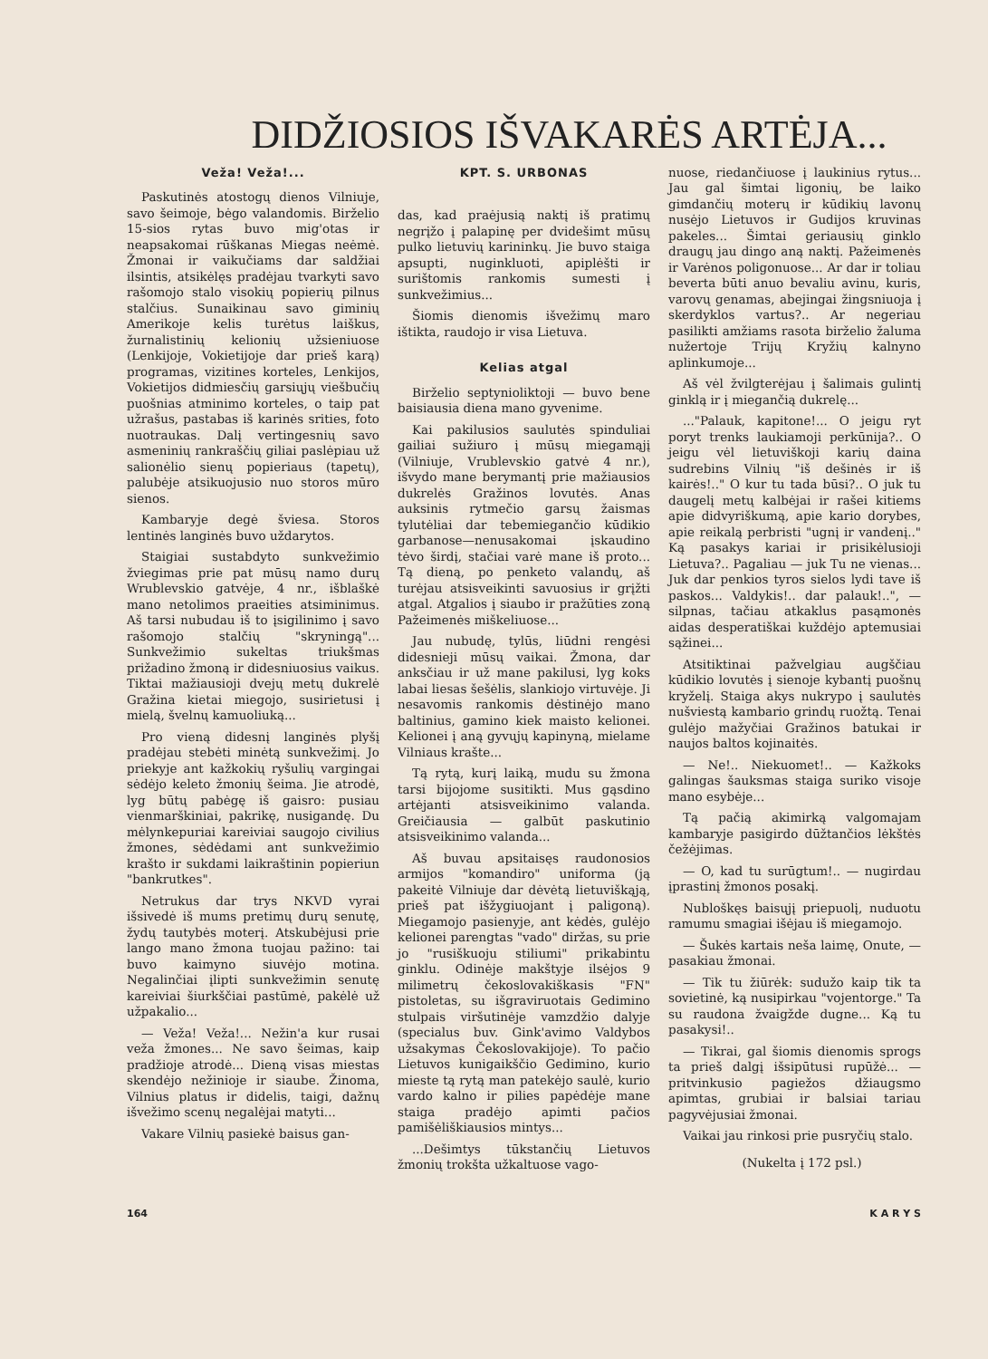DIDŽIOSIOS IŠVAKARĖS ARTĖJA...
Veža! Veža!...
Paskutinės atostogų dienos Vilniuje, savo šeimoje, bėgo valandomis. Birželio 15-sios rytas buvo mig'otas ir neapsakomai rūškanas Miegas neėmė. Žmonai ir vaikučiams dar saldžiai ilsintis, atsikėlęs pradėjau tvarkyti savo rašomojo stalo visokių popierių pilnus stalčius. Sunaikinau savo giminių Amerikoje kelis turėtus laiškus, žurnalistinių kelionių užsieniuose (Lenkijoje, Vokietijoje dar prieš karą) programas, vizitines korteles, Lenkijos, Vokietijos didmiesčių garsiųjų viešbučių puošnias atminimo korteles, o taip pat užrašus, pastabas iš karinės srities, foto nuotraukas. Dalį vertingesnių savo asmeninių rankraščių giliai paslėpiau už salionėlio sienų popieriaus (tapetų), palubėje atsikuojusio nuo storos mūro sienos.
Kambaryje degė šviesa. Storos lentinės langinės buvo uždarytos.
Staigiai sustabdyto sunkvežimio žviegimas prie pat mūsų namo durų Wrublevskio gatvėje, 4 nr., išblaškė mano netolimos praeities atsiminimus. Aš tarsi nubudau iš to įsigilinimo į savo rašomojo stalčių "skryningą"... Sunkvežimio sukeltas triukšmas prižadino žmoną ir didesniuosius vaikus. Tiktai mažiausioji dvejų metų dukrelė Gražina kietai miegojo, susirietusi į mielą, švelnų kamuoliuką...
Pro vieną didesnį langinės plyšį pradėjau stebėti minėtą sunkvežimį. Jo priekyje ant kažkokių ryšulių vargingai sėdėjo keleto žmonių šeima. Jie atrodė, lyg būtų pabėgę iš gaisro: pusiau vienmarškiniai, pakrikę, nusigandę. Du mėlynkepuriai kareiviai saugojo civilius žmones, sėdėdami ant sunkvežimio krašto ir sukdami laikraštinin popieriun "bankrutkes".
Netrukus dar trys NKVD vyrai išsivedė iš mums pretimų durų senutę, žydų tautybės moterį. Atskubėjusi prie lango mano žmona tuojau pažino: tai buvo kaimyno siuvėjo motina. Negalinčiai įlipti sunkvežimin senutę kareiviai šiurkščiai pastūmė, pakėlė už užpakalio...
— Veža! Veža!... Nežin'a kur rusai veža žmones... Ne savo šeimas, kaip pradžioje atrodė... Dieną visas miestas skendėjo nežinioje ir siaube. Žinoma, Vilnius platus ir didelis, taigi, dažnų išvežimo scenų negalėjai matyti...
Vakare Vilnių pasiekė baisus gan-
KPT. S. URBONAS
das, kad praėjusią naktį iš pratimų negrįžo į palapinę per dvidešimt mūsų pulko lietuvių karininkų. Jie buvo staiga apsupti, nuginkluoti, apiplėšti ir surištomis rankomis sumesti į sunkvežimius...
Šiomis dienomis išvežimų maro ištikta, raudojo ir visa Lietuva.
Kelias atgal
Birželio septynioliktoji — buvo bene baisiausia diena mano gyvenime.
Kai pakilusios saulutės spinduliai gailiai sužiuro į mūsų miegamąjį (Vilniuje, Vrublevskio gatvė 4 nr.), išvydo mane berymantį prie mažiausios dukrelės Gražinos lovutės. Anas auksinis rytmečio garsų žaismas tylutėliai dar tebemiegančio kūdikio garbanose—nenusakomai įskaudino tėvo širdį, stačiai varė mane iš proto... Tą dieną, po penketo valandų, aš turėjau atsisveikinti savuosius ir grįžti atgal. Atgalios į siaubo ir pražūties zoną Pažeimenės miškeliuose...
Jau nubudę, tylūs, liūdni rengėsi didesnieji mūsų vaikai. Žmona, dar anksčiau ir už mane pakilusi, lyg koks labai liesas šešėlis, slankiojo virtuvėje. Ji nesavomis rankomis dėstinėjo mano baltinius, gamino kiek maisto kelionei. Kelionei į aną gyvųjų kapinyną, mielame Vilniaus krašte...
Tą rytą, kurį laiką, mudu su žmona tarsi bijojome susitikti. Mus gąsdino artėjanti atsisveikinimo valanda. Greičiausia — galbūt paskutinio atsisveikinimo valanda...
Aš buvau apsitaisęs raudonosios armijos "komandiro" uniforma (ją pakeitė Vilniuje dar dėvėtą lietuviškąją, prieš pat išžygiuojant į paligoną). Miegamojo pasienyje, ant kėdės, gulėjo kelionei parengtas "vado" diržas, su prie jo "rusiškuoju stiliumi" prikabintu ginklu. Odinėje makštyje ilsėjos 9 milimetrų čekoslovakiškasis "FN" pistoletas, su išgraviruotais Gedimino stulpais viršutinėje vamzdžio dalyje (specialus buv. Gink'avimo Valdybos užsakymas Čekoslovakijoje). To pačio Lietuvos kunigaikščio Gedimino, kurio mieste tą rytą man patekėjo saulė, kurio vardo kalno ir pilies papėdėje mane staiga pradėjo apimti pačios pamišėliškiausios mintys...
...Dešimtys tūkstančių Lietuvos žmonių trokšta užkaltuose vago-
nuose, riedančiuose į laukinius rytus... Jau gal šimtai ligonių, be laiko gimdančių moterų ir kūdikių lavonų nusėjo Lietuvos ir Gudijos kruvinas pakeles... Šimtai geriausių ginklo draugų jau dingo aną naktį. Pažeimenės ir Varėnos poligonuose... Ar dar ir toliau beverta būti anuo bevaliu avinu, kuris, varovų genamas, abejingai žingsniuoja į skerdyklos vartus?.. Ar negeriau pasilikti amžiams rasota birželio žaluma nužertoje Trijų Kryžių kalnyno aplinkumoje...
Aš vėl žvilgterėjau į šalimais gulintį ginklą ir į miegančią dukrelę...
..."Palauk, kapitone!... O jeigu ryt poryt trenks laukiamoji perkūnija?.. O jeigu vėl lietuviškoji karių daina sudrebins Vilnių "iš dešinės ir iš kairės!.." O kur tu tada būsi?.. O juk tu daugelį metų kalbėjai ir rašei kitiems apie didvyriškumą, apie kario dorybes, apie reikalą perbristi "ugnį ir vandenį.." Ką pasakys kariai ir prisikėlusioji Lietuva?.. Pagaliau — juk Tu ne vienas... Juk dar penkios tyros sielos lydi tave iš paskos... Valdykis!.. dar palauk!..", — silpnas, tačiau atkaklus pasąmonės aidas desperatiškai kuždėjo aptemusiai sąžinei...
Atsitiktinai pažvelgiau augščiau kūdikio lovutės į sienoje kybantį puošnų kryželį. Staiga akys nukrypo į saulutės nušviestą kambario grindų ruožtą. Tenai gulėjo mažyčiai Gražinos batukai ir naujos baltos kojinaitės.
— Ne!.. Niekuomet!.. — Kažkoks galingas šauksmas staiga suriko visoje mano esybėje...
Tą pačią akimirką valgomajam kambaryje pasigirdo dūžtančios lėkštės čežėjimas.
— O, kad tu surūgtum!.. — nugirdau įprastinį žmonos posakį.
Nubloškęs baisųjį priepuolį, nuduotu ramumu smagiai išėjau iš miegamojo.
— Šukės kartais neša laimę, Onute, — pasakiau žmonai.
— Tik tu žiūrėk: sudužo kaip tik ta sovietinė, ką nusipirkau "vojentorge." Ta su raudona žvaigžde dugne... Ką tu pasakysi!..
— Tikrai, gal šiomis dienomis sprogs ta prieš dalgį išsipūtusi rupūžė... — pritvinkusio pagiežos džiaugsmo apimtas, grubiai ir balsiai tariau pagyvėjusiai žmonai.
Vaikai jau rinkosi prie pusryčių stalo.
(Nukelta į 172 psl.)
164 K A R Y S